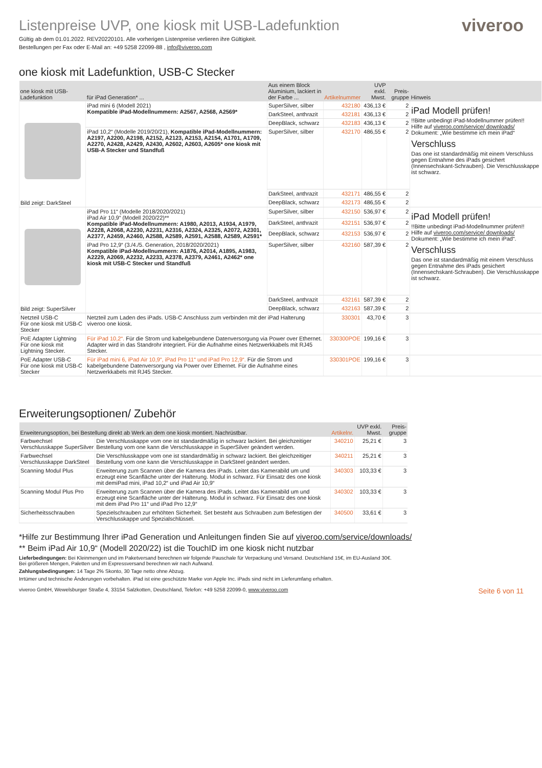viveroo
Listenpreise UVP, one kiosk mit USB-Ladefunktion
Gültig ab dem 01.01.2022. REV20220101. Alle vorherigen Listenpreise verlieren ihre Gültigkeit.
Bestellungen per Fax oder E-Mail an: +49 5258 22099-88 , info@viveroo.com
one kiosk mit Ladefunktion, USB-C Stecker
| one kiosk mit USB-Ladefunktion | für iPad Generation* ... | Aus einem Block Aluminium, lackiert in der Farbe ... | Artikelnummer | UVP exkl. Mwst. | Preis-gruppe | Hinweis |
| --- | --- | --- | --- | --- | --- | --- |
| Bild zeigt: DarkSteel | iPad mini 6 (Modell 2021) Kompatible iPad-Modellnummern: A2567, A2568, A2569* | SuperSilver, silber | 432180 | 436,13 € | 2 | iPad Modell prüfen! !!Bitte unbedingt iPad-Modellnummer prüfen!! Hilfe auf viveroo.com/service/ downloads/ Dokument: „Wie bestimme ich mein iPad“ Verschluss Das one ist standardmäßig mit einem Verschluss gegen Entnahme des iPads gesichert (Innensechskant-Schrauben). Die Verschlusskappe ist schwarz. |
| | | DarkSteel, anthrazit | 432181 | 436,13 € | 2 | |
| | | DeepBlack, schwarz | 432183 | 436,13 € | 2 | |
| | iPad 10,2“ (Modelle 2019/20/21), Kompatible iPad-Modellnummern: A2197, A2200, A2198, A2152, A2123, A2153, A2154, A1701, A1709, A2270, A2428, A2429, A2430, A2602, A2603, A2605* one kiosk mit USB-A Stecker und Standfuß | SuperSilver, silber | 432170 | 486,55 € | 2 | |
| | | DarkSteel, anthrazit | 432171 | 486,55 € | 2 | |
| | | DeepBlack, schwarz | 432173 | 486,55 € | 2 | |
| Bild zeigt: SuperSilver | iPad Pro 11“ (Modelle 2018/2020/2021) iPad Air 10,9“ (Modell 2020/22)** Kompatible iPad-Modellnummern: A1980, A2013, A1934, A1979, A2228, A2068, A2230, A2231, A2316, A2324, A2325, A2072, A2301, A2377, A2459, A2460, A2588, A2589, A2591, A2588, A2589, A2591* | SuperSilver, silber | 432150 | 536,97 € | 2 | iPad Modell prüfen! !!Bitte unbedingt iPad-Modellnummer prüfen!! Hilfe auf viveroo.com/service/ downloads/ Dokument: „Wie bestimme ich mein iPad“. Verschluss Das one ist standardmäßig mit einem Verschluss gegen Entnahme des iPads gesichert (Innensechskant-Schrauben). Die Verschlusskappe ist schwarz. |
| | | DarkSteel, anthrazit | 432151 | 536,97 € | 2 | |
| | | DeepBlack, schwarz | 432153 | 536,97 € | 2 | |
| | iPad Pro 12,9“ (3./4./5. Generation, 2018/2020/2021) Kompatible iPad-Modellnummern: A1876, A2014, A1895, A1983, A2229, A2069, A2232, A2233, A2378, A2379, A2461, A2462* one kiosk mit USB-C Stecker und Standfuß | SuperSilver, silber | 432160 | 587,39 € | 2 | |
| | | DarkSteel, anthrazit | 432161 | 587,39 € | 2 | |
| | | DeepBlack, schwarz | 432163 | 587,39 € | 2 | |
| Netzteil USB-C Für one kiosk mit USB-C Stecker | Netzteil zum Laden des iPads. USB-C Anschluss zum verbinden mit der iPad Halterung viveroo one kiosk. | | 330301 | 43,70 € | 3 | |
| PoE Adapter Lightning Für one kiosk mit Lightning Stecker. | Für iPad 10,2“. Für die Strom und kabelgebundene Datenversorgung via Power over Ethernet. Adapter wird in das Standrohr integriert. Für die Aufnahme eines Netzwerkkabels mit RJ45 Stecker. | | 330300POE | 199,16 € | 3 | |
| PoE Adapter USB-C Für one kiosk mit USB-C Stecker | Für iPad mini 6, iPad Air 10,9“, iPad Pro 11“ und iPad Pro 12,9“. Für die Strom und kabelgebundene Datenversorgung via Power over Ethernet. Für die Aufnahme eines Netzwerkkabels mit RJ45 Stecker. | | 330301POE | 199,16 € | 3 | |
Erweiterungsoptionen/ Zubehör
| Erweiterungsoption, bei Bestellung direkt ab Werk an dem one kiosk montiert. Nachrüstbar. | | Artikelnr. | UVP exkl. Mwst. | Preis-gruppe |
| --- | --- | --- | --- | --- |
| Farbwechsel Verschlusskappe SuperSilver | Die Verschlusskappe vom one ist standardmäßig in schwarz lackiert. Bei gleichzeitiger Bestellung vom one kann die Verschlusskappe in SuperSilver geändert werden. | 340210 | 25,21 € | 3 |
| Farbwechsel Verschlusskappe DarkSteel | Die Verschlusskappe vom one ist standardmäßig in schwarz lackiert. Bei gleichzeitiger Bestellung vom one kann die Verschlusskappe in DarkSteel geändert werden. | 340211 | 25,21 € | 3 |
| Scanning Modul Plus | Erweiterung zum Scannen über die Kamera des iPads. Leitet das Kamerabild um und erzeugt eine Scanfläche unter der Halterung. Modul in schwarz. Für Einsatz des one kiosk mit demiPad mini, iPad 10,2“ und iPad Air 10,9“ | 340303 | 103,33 € | 3 |
| Scanning Modul Plus Pro | Erweiterung zum Scannen über die Kamera des iPads. Leitet das Kamerabild um und erzeugt eine Scanfläche unter der Halterung. Modul in schwarz. Für Einsatz des one kiosk mit dem iPad Pro 11“ und iPad Pro 12,9“ | 340302 | 103,33 € | 3 |
| Sicherheitsschrauben | Spezielschrauben zur erhöhten Sicherheit. Set besteht aus Schrauben zum Befestigen der Verschlusskappe und Spezialschlüssel. | 340500 | 33,61 € | 3 |
*Hilfe zur Bestimmung Ihrer iPad Generation und Anleitungen finden Sie auf viveroo.com/service/downloads/
** Beim iPad Air 10,9“ (Modell 2020/22) ist die TouchID im one kiosk nicht nutzbar
Lieferbedingungen: Bei Kleinmengen und im Paketversand berechnen wir folgende Pauschale für Verpackung und Versand. Deutschland 15€, im EU-Ausland 30€.
Bei größeren Mengen, Paletten und im Expressversand berechnen wir nach Aufwand.
Zahlungsbedingungen: 14 Tage 2% Skonto, 30 Tage netto ohne Abzug.
Irrtümer und technische Änderungen vorbehalten. iPad ist eine geschützte Marke von Apple Inc. iPads sind nicht im Lieferumfang erhalten.
viveroo GmbH, Wewelsburger Straße 4, 33154 Salzkotten, Deutschland, Telefon: +49 5258 22099-0, www.viveroo.com Seite 6 von 11